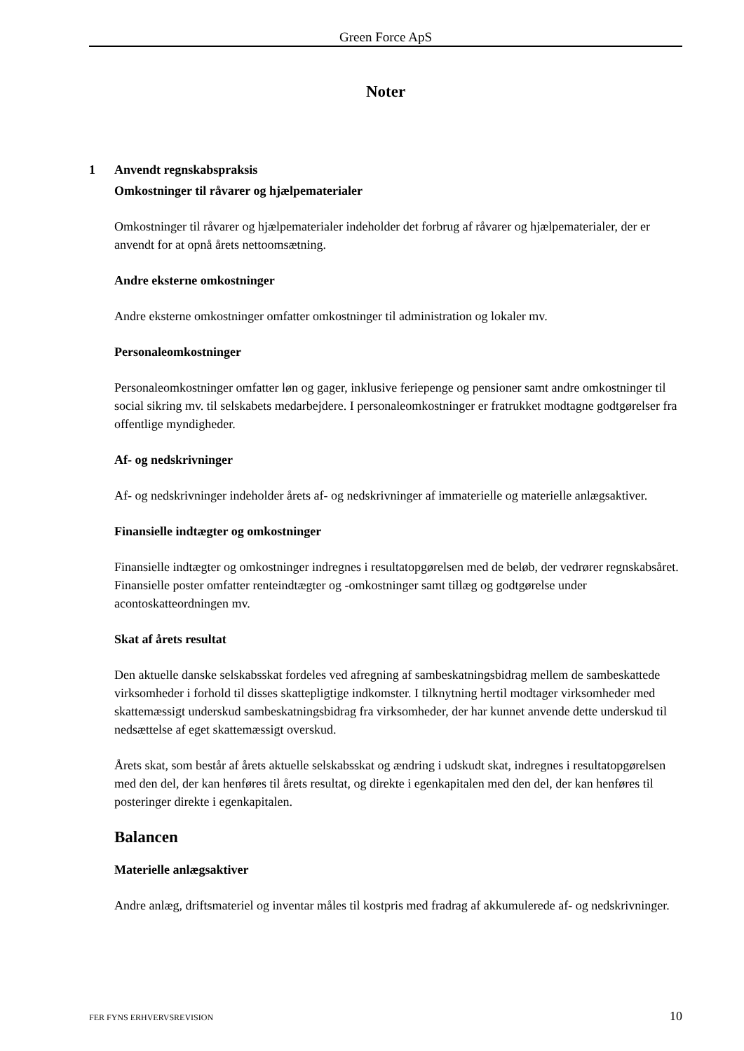Green Force ApS
Noter
1 Anvendt regnskabspraksis
Omkostninger til råvarer og hjælpematerialer
Omkostninger til råvarer og hjælpematerialer indeholder det forbrug af råvarer og hjælpematerialer, der er anvendt for at opnå årets nettoomsætning.
Andre eksterne omkostninger
Andre eksterne omkostninger omfatter omkostninger til administration og lokaler mv.
Personaleomkostninger
Personaleomkostninger omfatter løn og gager, inklusive feriepenge og pensioner samt andre omkostninger til social sikring mv. til selskabets medarbejdere. I personaleomkostninger er fratrukket modtagne godtgørelser fra offentlige myndigheder.
Af- og nedskrivninger
Af- og nedskrivninger indeholder årets af- og nedskrivninger af immaterielle og materielle anlægsaktiver.
Finansielle indtægter og omkostninger
Finansielle indtægter og omkostninger indregnes i resultatopgørelsen med de beløb, der vedrører regnskabsåret. Finansielle poster omfatter renteindtægter og -omkostninger samt tillæg og godtgørelse under acontoskatteordningen mv.
Skat af årets resultat
Den aktuelle danske selskabsskat fordeles ved afregning af sambeskatningsbidrag mellem de sambeskattede virksomheder i forhold til disses skattepligtige indkomster. I tilknytning hertil modtager virksomheder med skattemæssigt underskud sambeskatningsbidrag fra virksomheder, der har kunnet anvende dette underskud til nedsættelse af eget skattemæssigt overskud.
Årets skat, som består af årets aktuelle selskabsskat og ændring i udskudt skat, indregnes i resultatopgørelsen med den del, der kan henføres til årets resultat, og direkte i egenkapitalen med den del, der kan henføres til posteringer direkte i egenkapitalen.
Balancen
Materielle anlægsaktiver
Andre anlæg, driftsmateriel og inventar måles til kostpris med fradrag af akkumulerede af- og nedskrivninger.
FER FYNS ERHVERVSREVISION 10